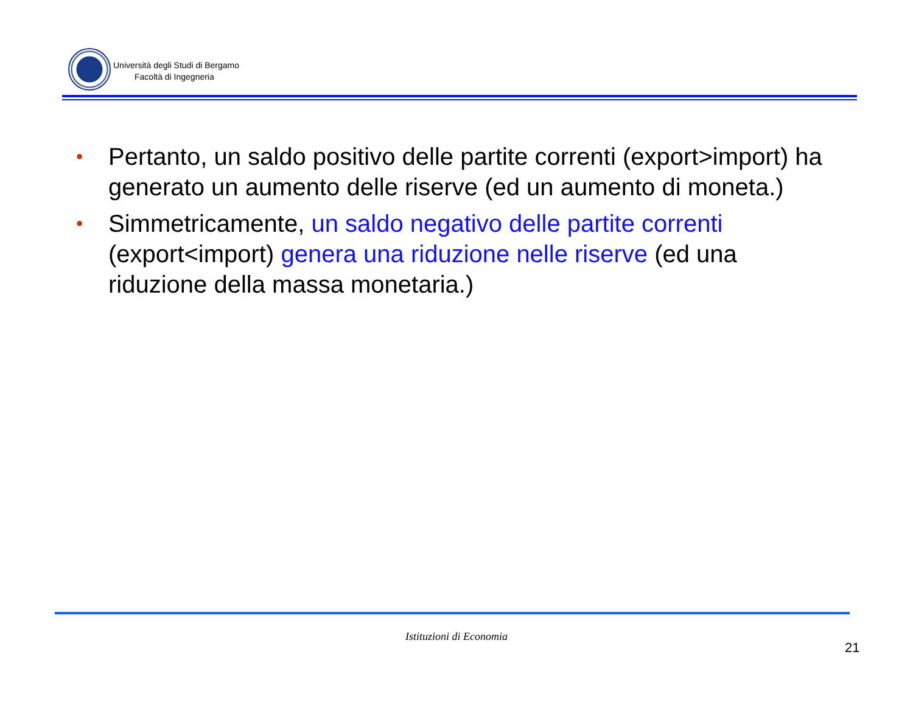Università degli Studi di Bergamo
Facoltà di Ingegneria
• Pertanto, un saldo positivo delle partite correnti (export>import) ha generato un aumento delle riserve (ed un aumento di moneta.)
• Simmetricamente, un saldo negativo delle partite correnti (export<import) genera una riduzione nelle riserve (ed una riduzione della massa monetaria.)
Istituzioni di Economia
21